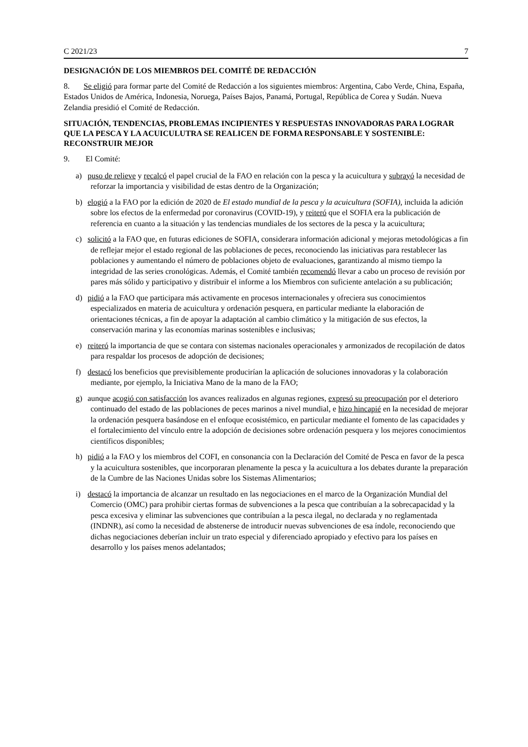C 2021/23 7
DESIGNACIÓN DE LOS MIEMBROS DEL COMITÉ DE REDACCIÓN
8. Se eligió para formar parte del Comité de Redacción a los siguientes miembros: Argentina, Cabo Verde, China, España, Estados Unidos de América, Indonesia, Noruega, Países Bajos, Panamá, Portugal, República de Corea y Sudán. Nueva Zelandia presidió el Comité de Redacción.
SITUACIÓN, TENDENCIAS, PROBLEMAS INCIPIENTES Y RESPUESTAS INNOVADORAS PARA LOGRAR QUE LA PESCA Y LA ACUICULUTRA SE REALICEN DE FORMA RESPONSABLE Y SOSTENIBLE: RECONSTRUIR MEJOR
9. El Comité:
a) puso de relieve y recalcó el papel crucial de la FAO en relación con la pesca y la acuicultura y subrayó la necesidad de reforzar la importancia y visibilidad de estas dentro de la Organización;
b) elogió a la FAO por la edición de 2020 de El estado mundial de la pesca y la acuicultura (SOFIA), incluida la adición sobre los efectos de la enfermedad por coronavirus (COVID-19), y reiteró que el SOFIA era la publicación de referencia en cuanto a la situación y las tendencias mundiales de los sectores de la pesca y la acuicultura;
c) solicitó a la FAO que, en futuras ediciones de SOFIA, considerara información adicional y mejoras metodológicas a fin de reflejar mejor el estado regional de las poblaciones de peces, reconociendo las iniciativas para restablecer las poblaciones y aumentando el número de poblaciones objeto de evaluaciones, garantizando al mismo tiempo la integridad de las series cronológicas. Además, el Comité también recomendó llevar a cabo un proceso de revisión por pares más sólido y participativo y distribuir el informe a los Miembros con suficiente antelación a su publicación;
d) pidió a la FAO que participara más activamente en procesos internacionales y ofreciera sus conocimientos especializados en materia de acuicultura y ordenación pesquera, en particular mediante la elaboración de orientaciones técnicas, a fin de apoyar la adaptación al cambio climático y la mitigación de sus efectos, la conservación marina y las economías marinas sostenibles e inclusivas;
e) reiteró la importancia de que se contara con sistemas nacionales operacionales y armonizados de recopilación de datos para respaldar los procesos de adopción de decisiones;
f) destacó los beneficios que previsiblemente producirían la aplicación de soluciones innovadoras y la colaboración mediante, por ejemplo, la Iniciativa Mano de la mano de la FAO;
g) aunque acogió con satisfacción los avances realizados en algunas regiones, expresó su preocupación por el deterioro continuado del estado de las poblaciones de peces marinos a nivel mundial, e hizo hincapié en la necesidad de mejorar la ordenación pesquera basándose en el enfoque ecosistémico, en particular mediante el fomento de las capacidades y el fortalecimiento del vínculo entre la adopción de decisiones sobre ordenación pesquera y los mejores conocimientos científicos disponibles;
h) pidió a la FAO y los miembros del COFI, en consonancia con la Declaración del Comité de Pesca en favor de la pesca y la acuicultura sostenibles, que incorporaran plenamente la pesca y la acuicultura a los debates durante la preparación de la Cumbre de las Naciones Unidas sobre los Sistemas Alimentarios;
i) destacó la importancia de alcanzar un resultado en las negociaciones en el marco de la Organización Mundial del Comercio (OMC) para prohibir ciertas formas de subvenciones a la pesca que contribuían a la sobrecapacidad y la pesca excesiva y eliminar las subvenciones que contribuían a la pesca ilegal, no declarada y no reglamentada (INDNR), así como la necesidad de abstenerse de introducir nuevas subvenciones de esa índole, reconociendo que dichas negociaciones deberían incluir un trato especial y diferenciado apropiado y efectivo para los países en desarrollo y los países menos adelantados;